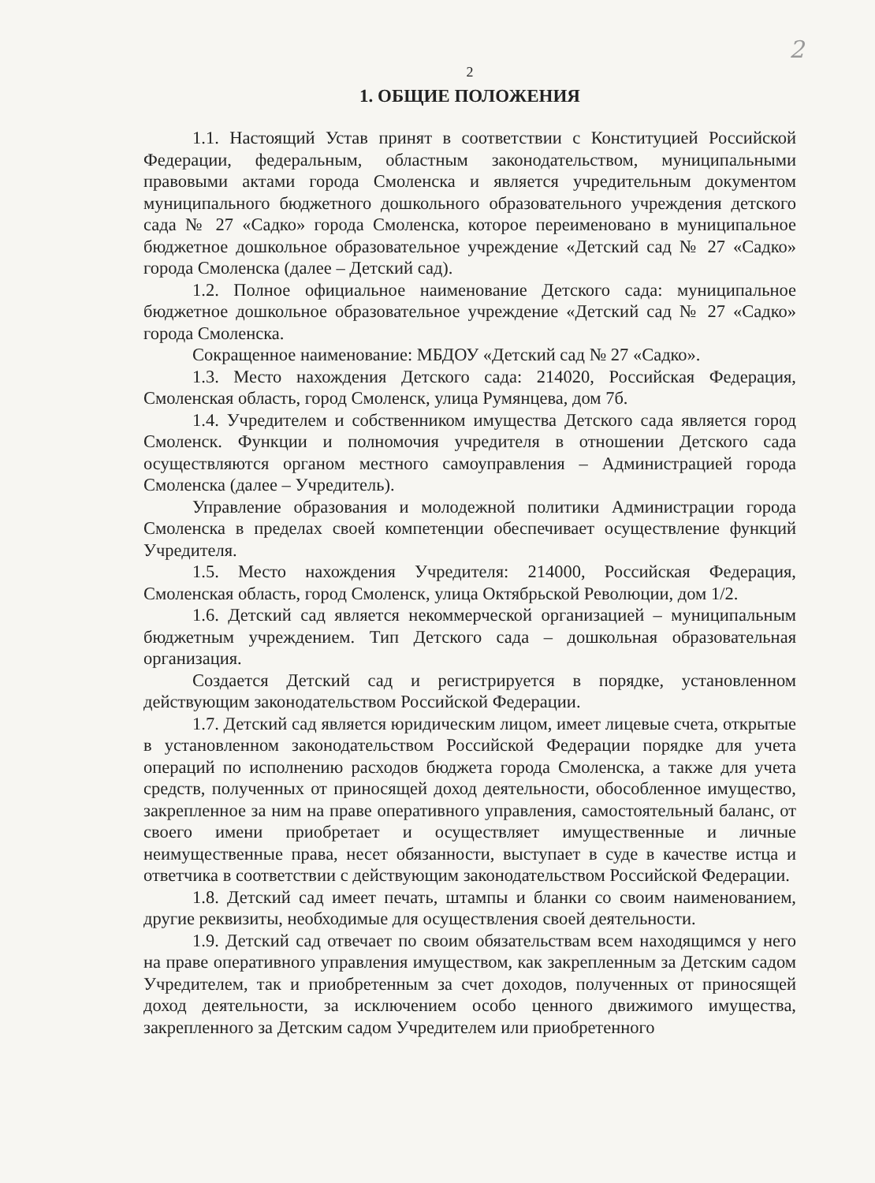2
2
1. ОБЩИЕ ПОЛОЖЕНИЯ
1.1. Настоящий Устав принят в соответствии с Конституцией Российской Федерации, федеральным, областным законодательством, муниципальными правовыми актами города Смоленска и является учредительным документом муниципального бюджетного дошкольного образовательного учреждения детского сада № 27 «Садко» города Смоленска, которое переименовано в муниципальное бюджетное дошкольное образовательное учреждение «Детский сад № 27 «Садко» города Смоленска (далее – Детский сад).
1.2. Полное официальное наименование Детского сада: муниципальное бюджетное дошкольное образовательное учреждение «Детский сад № 27 «Садко» города Смоленска.
Сокращенное наименование: МБДОУ «Детский сад № 27 «Садко».
1.3. Место нахождения Детского сада: 214020, Российская Федерация, Смоленская область, город Смоленск, улица Румянцева, дом 7б.
1.4. Учредителем и собственником имущества Детского сада является город Смоленск. Функции и полномочия учредителя в отношении Детского сада осуществляются органом местного самоуправления – Администрацией города Смоленска (далее – Учредитель).
Управление образования и молодежной политики Администрации города Смоленска в пределах своей компетенции обеспечивает осуществление функций Учредителя.
1.5. Место нахождения Учредителя: 214000, Российская Федерация, Смоленская область, город Смоленск, улица Октябрьской Революции, дом 1/2.
1.6. Детский сад является некоммерческой организацией – муниципальным бюджетным учреждением. Тип Детского сада – дошкольная образовательная организация.
Создается Детский сад и регистрируется в порядке, установленном действующим законодательством Российской Федерации.
1.7. Детский сад является юридическим лицом, имеет лицевые счета, открытые в установленном законодательством Российской Федерации порядке для учета операций по исполнению расходов бюджета города Смоленска, а также для учета средств, полученных от приносящей доход деятельности, обособленное имущество, закрепленное за ним на праве оперативного управления, самостоятельный баланс, от своего имени приобретает и осуществляет имущественные и личные неимущественные права, несет обязанности, выступает в суде в качестве истца и ответчика в соответствии с действующим законодательством Российской Федерации.
1.8. Детский сад имеет печать, штампы и бланки со своим наименованием, другие реквизиты, необходимые для осуществления своей деятельности.
1.9. Детский сад отвечает по своим обязательствам всем находящимся у него на праве оперативного управления имуществом, как закрепленным за Детским садом Учредителем, так и приобретенным за счет доходов, полученных от приносящей доход деятельности, за исключением особо ценного движимого имущества, закрепленного за Детским садом Учредителем или приобретенного